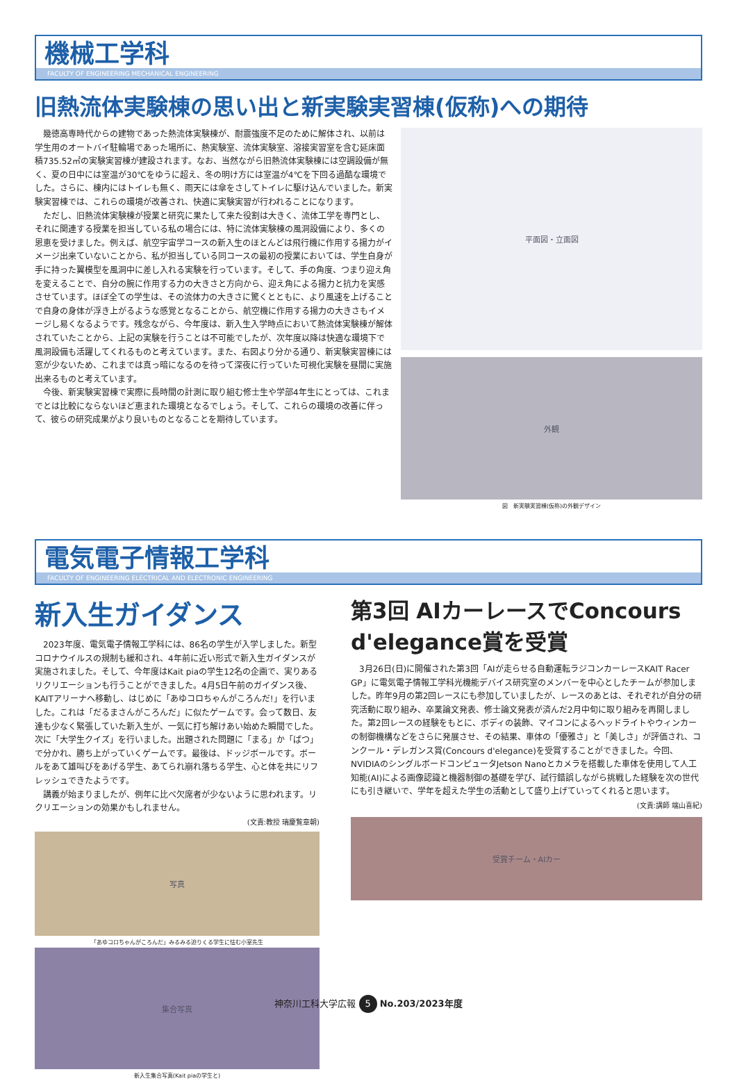機械工学科
FACULTY OF ENGINEERING MECHANICAL ENGINEERING
旧熱流体実験棟の思い出と新実験実習棟(仮称)への期待
幾徳高専時代からの建物であった熱流体実験棟が、耐震強度不足のために解体され、以前は学生用のオートバイ駐輪場であった場所に、熱実験室、流体実験室、溶接実習室を含む延床面積735.52㎡の実験実習棟が建設されます。なお、当然ながら旧熱流体実験棟には空調設備が無く、夏の日中には室温が30℃をゆうに超え、冬の明け方には室温が4℃を下回る過酷な環境でした。さらに、棟内にはトイレも無く、雨天には傘をさしてトイレに駆け込んでいました。新実験実習棟では、これらの環境が改善され、快適に実験実習が行われることになります。
ただし、旧熱流体実験棟が授業と研究に果たして来た役割は大きく、流体工学を専門とし、それに関連する授業を担当している私の場合には、特に流体実験棟の風洞設備により、多くの恩恵を受けました。例えば、航空宇宙学コースの新入生のほとんどは飛行機に作用する揚力がイメージ出来ていないことから、私が担当している同コースの最初の授業においては、学生自身が手に持った翼模型を風洞中に差し入れる実験を行っています。そして、手の角度、つまり迎え角を変えることで、自分の腕に作用する力の大きさと方向から、迎え角による揚力と抗力を実感させています。ほぼ全ての学生は、その流体力の大きさに驚くとともに、より風速を上げることで自身の身体が浮き上がるような感覚となることから、航空機に作用する揚力の大きさもイメージし易くなるようです。残念ながら、今年度は、新入生入学時点において熱流体実験棟が解体されていたことから、上記の実験を行うことは不可能でしたが、次年度以降は快適な環境下で風洞設備も活躍してくれるものと考えています。また、右図より分かる通り、新実験実習棟には窓が少ないため、これまでは真っ暗になるのを待って深夜に行っていた可視化実験を昼間に実施出来るものと考えています。
今後、新実験実習棟で実際に長時間の計測に取り組む修士生や学部4年生にとっては、これまでとは比較にならないほど恵まれた環境となるでしょう。そして、これらの環境の改善に伴って、彼らの研究成果がより良いものとなることを期待しています。
平面図・立面図
外観
図　新実験実習棟(仮称)の外観デザイン
電気電子情報工学科
FACULTY OF ENGINEERING ELECTRICAL AND ELECTRONIC ENGINEERING
新入生ガイダンス
2023年度、電気電子情報工学科には、86名の学生が入学しました。新型コロナウイルスの規制も緩和され、4年前に近い形式で新入生ガイダンスが実施されました。そして、今年度はKait piaの学生12名の企画で、実りあるリクリエーションも行うことができました。4月5日午前のガイダンス後、KAITアリーナへ移動し、はじめに「あゆコロちゃんがころんだ!」を行いました。これは「だるまさんがころんだ」に似たゲームです。会って数日、友達も少なく緊張していた新入生が、一気に打ち解けあい始めた瞬間でした。次に「大学生クイズ」を行いました。出題された問題に「まる」か「ばつ」で分かれ、勝ち上がっていくゲームです。最後は、ドッジボールです。ボールをあて雄叫びをあげる学生、あてられ崩れ落ちる学生、心と体を共にリフレッシュできたようです。
講義が始まりましたが、例年に比べ欠席者が少ないように思われます。リクリエーションの効果かもしれません。
(文責:教授 瑞慶覧章朝)
写真
「あゆコロちゃんがころんだ」みるみる迫りくる学生に怯む小室先生
集合写真
新入生集合写真(Kait piaの学生と)
第3回 AIカーレースでConcours d'elegance賞を受賞
3月26日(日)に開催された第3回「AIが走らせる自動運転ラジコンカーレースKAIT Racer GP」に電気電子情報工学科光機能デバイス研究室のメンバーを中心としたチームが参加しました。昨年9月の第2回レースにも参加していましたが、レースのあとは、それぞれが自分の研究活動に取り組み、卒業論文発表、修士論文発表が済んだ2月中旬に取り組みを再開しました。第2回レースの経験をもとに、ボディの装飾、マイコンによるヘッドライトやウィンカーの制御機構などをさらに発展させ、その結果、車体の「優雅さ」と「美しさ」が評価され、コンクール・デレガンス賞(Concours d'elegance)を受賞することができました。今回、NVIDIAのシングルボードコンピュータJetson Nanoとカメラを搭載した車体を使用して人工知能(AI)による画像認識と機器制御の基礎を学び、試行錯誤しながら挑戦した経験を次の世代にも引き継いで、学年を超えた学生の活動として盛り上げていってくれると思います。
(文責:講師 端山喜紀)
受賞チーム・AIカー
神奈川工科大学広報 5 No.203/2023年度